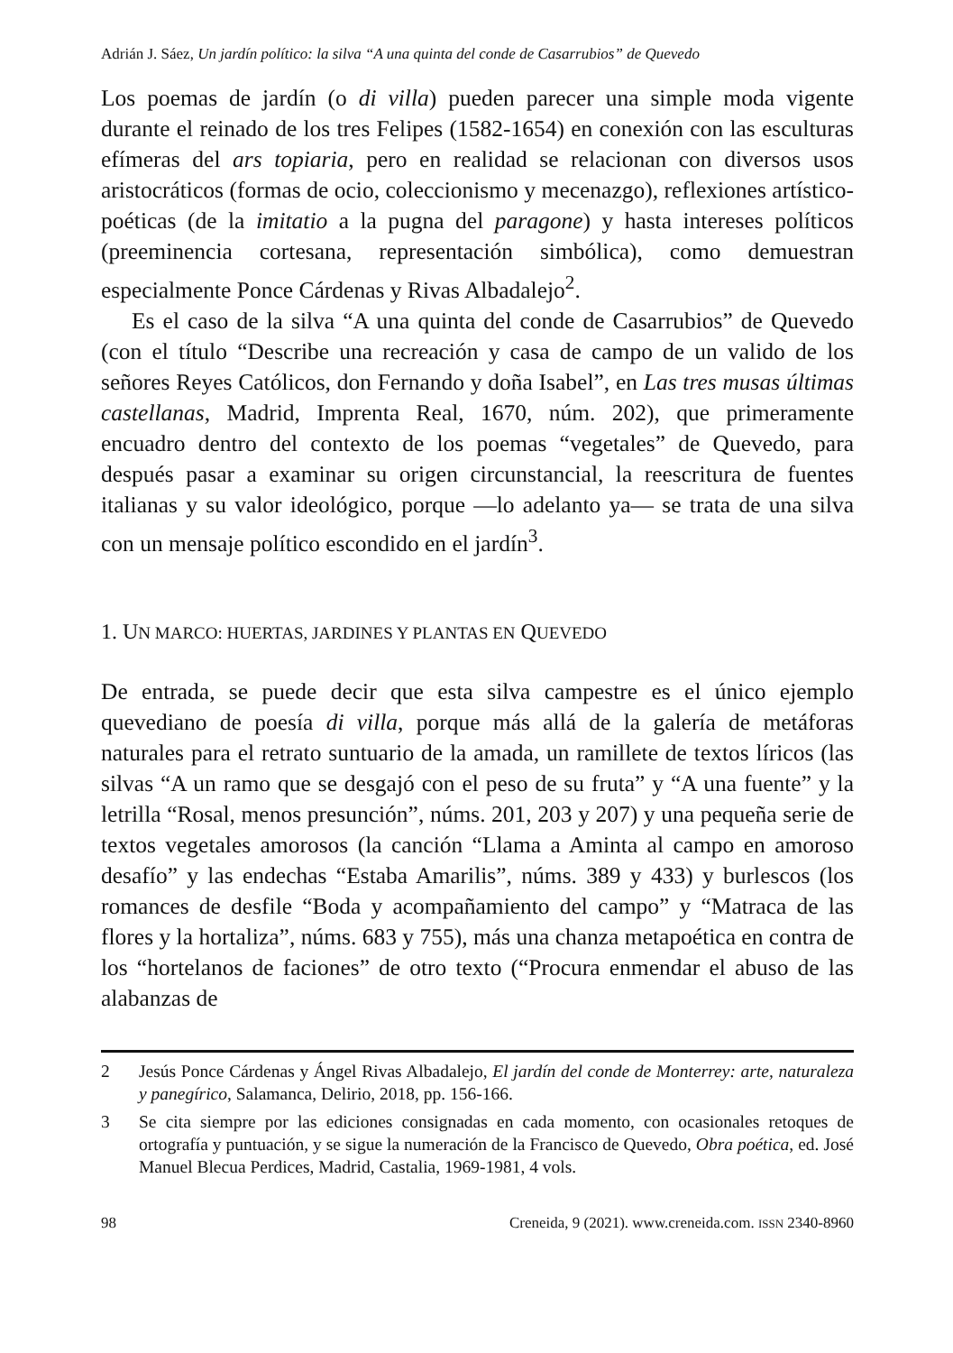Adrián J. Sáez, Un jardín político: la silva “A una quinta del conde de Casarrubios” de Quevedo
Los poemas de jardín (o di villa) pueden parecer una simple moda vigente durante el reinado de los tres Felipes (1582-1654) en conexión con las esculturas efímeras del ars topiaria, pero en realidad se relacionan con diversos usos aristocráticos (formas de ocio, coleccionismo y mecenazgo), reflexiones artístico-poéticas (de la imitatio a la pugna del paragone) y hasta intereses políticos (preeminencia cortesana, representación simbólica), como demuestran especialmente Ponce Cárdenas y Rivas Albadalejo<sup>2</sup>.
Es el caso de la silva “A una quinta del conde de Casarrubios” de Quevedo (con el título “Describe una recreación y casa de campo de un valido de los señores Reyes Católicos, don Fernando y doña Isabel”, en Las tres musas últimas castellanas, Madrid, Imprenta Real, 1670, núm. 202), que primeramente encuadro dentro del contexto de los poemas “vegetales” de Quevedo, para después pasar a examinar su origen circunstancial, la reescritura de fuentes italianas y su valor ideológico, porque —lo adelanto ya— se trata de una silva con un mensaje político escondido en el jardín<sup>3</sup>.
1. UN MARCO: HUERTAS, JARDINES Y PLANTAS EN QUEVEDO
De entrada, se puede decir que esta silva campestre es el único ejemplo quevediano de poesía di villa, porque más allá de la galería de metáforas naturales para el retrato suntuario de la amada, un ramillete de textos líricos (las silvas “A un ramo que se desgajó con el peso de su fruta” y “A una fuente” y la letrilla “Rosal, menos presunción”, núms. 201, 203 y 207) y una pequeña serie de textos vegetales amorosos (la canción “Llama a Aminta al campo en amoroso desafío” y las endechas “Estaba Amarilis”, núms. 389 y 433) y burlescos (los romances de desfile “Boda y acompañamiento del campo” y “Matraca de las flores y la hortaliza”, núms. 683 y 755), más una chanza metapoética en contra de los “hortelanos de faciones” de otro texto (“Procura enmendar el abuso de las alabanzas de
2 Jesús Ponce Cárdenas y Ángel Rivas Albadalejo, El jardín del conde de Monterrey: arte, naturaleza y panegírico, Salamanca, Delirio, 2018, pp. 156-166.
3 Se cita siempre por las ediciones consignadas en cada momento, con ocasionales retoques de ortografía y puntuación, y se sigue la numeración de la Francisco de Quevedo, Obra poética, ed. José Manuel Blecua Perdices, Madrid, Castalia, 1969-1981, 4 vols.
98 Creneida, 9 (2021). www.creneida.com. ISSN 2340-8960